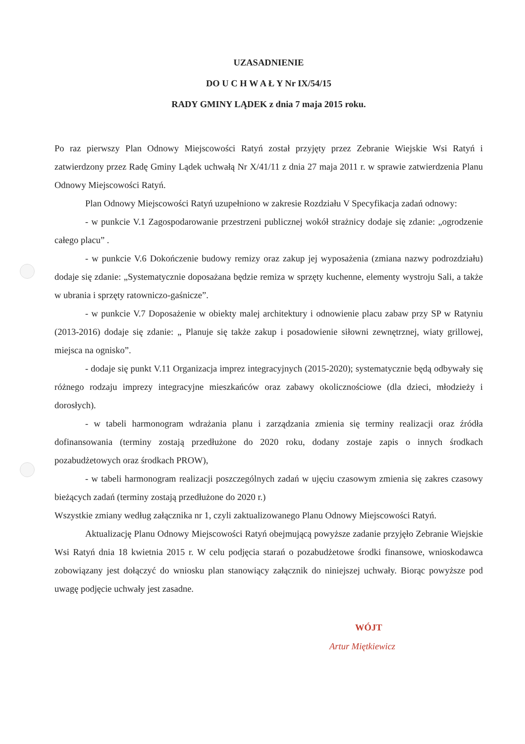UZASADNIENIE
DO U C H W A Ł Y Nr IX/54/15
RADY GMINY LĄDEK z dnia 7 maja 2015 roku.
Po raz pierwszy Plan Odnowy Miejscowości Ratyń został przyjęty przez Zebranie Wiejskie Wsi Ratyń i zatwierdzony przez Radę Gminy Lądek uchwałą Nr X/41/11 z dnia 27 maja 2011 r. w sprawie zatwierdzenia Planu Odnowy Miejscowości Ratyń.
Plan Odnowy Miejscowości Ratyń uzupełniono w zakresie Rozdziału V Specyfikacja zadań odnowy:
- w punkcie V.1 Zagospodarowanie przestrzeni publicznej wokół strażnicy dodaje się zdanie: „ogrodzenie całego placu” .
- w punkcie V.6 Dokończenie budowy remizy oraz zakup jej wyposażenia (zmiana nazwy podrozdziału) dodaje się zdanie: „Systematycznie doposażana będzie remiza w sprzęty kuchenne, elementy wystroju Sali, a także w ubrania i sprzęty ratowniczo-gaśnicze”.
- w punkcie V.7 Doposażenie w obiekty malej architektury i odnowienie placu zabaw przy SP w Ratyniu (2013-2016) dodaje się zdanie: „ Planuje się także zakup i posadowienie siłowni zewnętrznej, wiaty grillowej, miejsca na ognisko”.
- dodaje się punkt V.11 Organizacja imprez integracyjnych (2015-2020); systematycznie będą odbywały się różnego rodzaju imprezy integracyjne mieszkańców oraz zabawy okolicznościowe (dla dzieci, młodzieży i dorosłych).
- w tabeli harmonogram wdrażania planu i zarządzania zmienia się terminy realizacji oraz źródła dofinansowania (terminy zostają przedłużone do 2020 roku, dodany zostaje zapis o innych środkach pozabudżetowych oraz środkach PROW),
- w tabeli harmonogram realizacji poszczególnych zadań w ujęciu czasowym zmienia się zakres czasowy bieżących zadań (terminy zostają przedłużone do 2020 r.)
Wszystkie zmiany według załącznika nr 1, czyli zaktualizowanego Planu Odnowy Miejscowości Ratyń.
Aktualizację Planu Odnowy Miejscowości Ratyń obejmującą powyższe zadanie przyjęło Zebranie Wiejskie Wsi Ratyń dnia 18 kwietnia 2015 r. W celu podjęcia starań o pozabudżetowe środki finansowe, wnioskodawca zobowiązany jest dołączyć do wniosku plan stanowiący załącznik do niniejszej uchwały. Biorąc powyższe pod uwagę podjęcie uchwały jest zasadne.
WÓJT
Artur Miętkiewicz